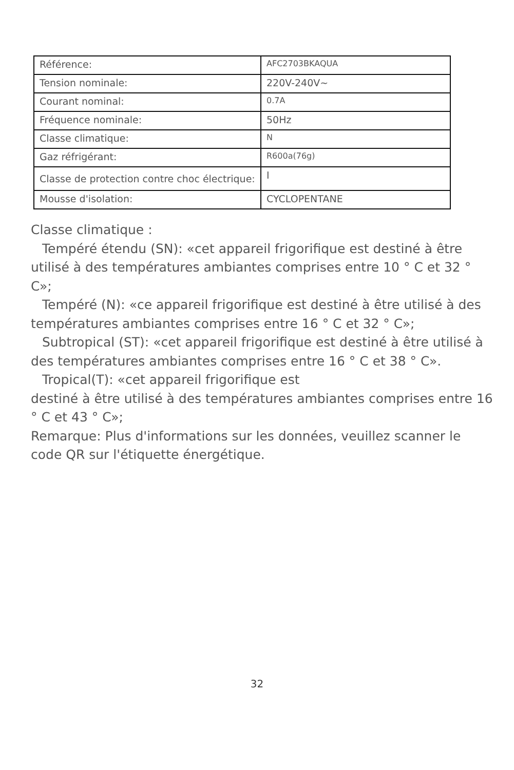| Référence: | AFC2703BKAQUA |
| Tension nominale: | 220V-240V~ |
| Courant nominal: | 0.7A |
| Fréquence nominale: | 50Hz |
| Classe climatique: | N |
| Gaz réfrigérant: | R600a(76g) |
| Classe de protection contre choc électrique: | I |
| Mousse d'isolation: | CYCLOPENTANE |
Classe climatique :
Tempéré étendu (SN): «cet appareil frigorifique est destiné à être utilisé à des températures ambiantes comprises entre 10 ° C et 32 ° C»;
Tempéré (N): «ce appareil frigorifique est destiné à être utilisé à des températures ambiantes comprises entre 16 ° C et 32 ° C»;
Subtropical (ST): «cet appareil frigorifique est destiné à être utilisé à des températures ambiantes comprises entre 16 ° C et 38 ° C».
Tropical(T): «cet appareil frigorifique est
destiné à être utilisé à des températures ambiantes comprises entre 16 ° C et 43 ° C»;
Remarque: Plus d'informations sur les données, veuillez scanner le code QR sur l'étiquette énergétique.
32